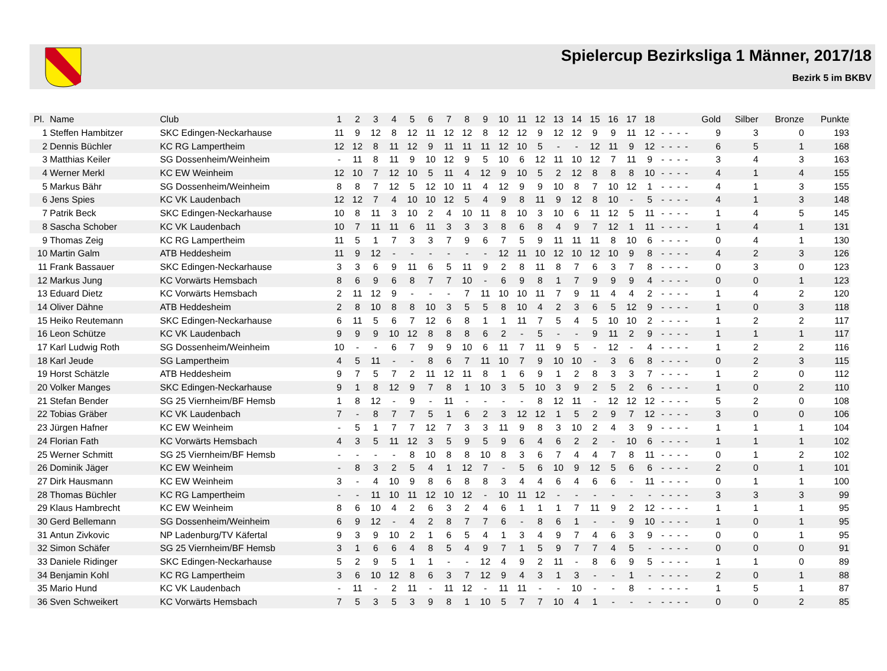Spielercup Bezirksliga 1 Männer, 2017/18
Bezirk 5 im BKBV
| Pl. | Name | Club | 1 | 2 | 3 | 4 | 5 | 6 | 7 | 8 | 9 | 10 | 11 | 12 | 13 | 14 | 15 | 16 | 17 | 18 | | | | | Gold | Silber | Bronze | Punkte |
| --- | --- | --- | --- | --- | --- | --- | --- | --- | --- | --- | --- | --- | --- | --- | --- | --- | --- | --- | --- | --- | --- | --- | --- | --- | --- | --- | --- | --- |
| 1 | Steffen Hambitzer | SKC Edingen-Neckarhause | 11 | 9 | 12 | 8 | 12 | 11 | 12 | 12 | 8 | 12 | 12 | 9 | 12 | 12 | 9 | 9 | 11 | 12 | - | - | - | - | 9 | 3 | 0 | 193 |
| 2 | Dennis Büchler | KC RG Lampertheim | 12 | 12 | 8 | 11 | 12 | 9 | 11 | 11 | 11 | 12 | 10 | 5 | - | - | 12 | 11 | 9 | 12 | - | - | - | - | 6 | 5 | 1 | 168 |
| 3 | Matthias Keiler | SG Dossenheim/Weinheim | - | 11 | 8 | 11 | 9 | 10 | 12 | 9 | 5 | 10 | 6 | 12 | 11 | 10 | 12 | 7 | 11 | 9 | - | - | - | - | 3 | 4 | 3 | 163 |
| 4 | Werner Merkl | KC EW Weinheim | 12 | 10 | 7 | 12 | 10 | 5 | 11 | 4 | 12 | 9 | 10 | 5 | 2 | 12 | 8 | 8 | 8 | 10 | - | - | - | - | 4 | 1 | 4 | 155 |
| 5 | Markus Bähr | SG Dossenheim/Weinheim | 8 | 8 | 7 | 12 | 5 | 12 | 10 | 11 | 4 | 12 | 9 | 9 | 10 | 8 | 7 | 10 | 12 | 1 | - | - | - | - | 4 | 1 | 3 | 155 |
| 6 | Jens Spies | KC VK Laudenbach | 12 | 12 | 7 | 4 | 10 | 10 | 12 | 5 | 4 | 9 | 8 | 11 | 9 | 12 | 8 | 10 | - | 5 | - | - | - | - | 4 | 1 | 3 | 148 |
| 7 | Patrik Beck | SKC Edingen-Neckarhause | 10 | 8 | 11 | 3 | 10 | 2 | 4 | 10 | 11 | 8 | 10 | 3 | 10 | 6 | 11 | 12 | 5 | 11 | - | - | - | - | 1 | 4 | 5 | 145 |
| 8 | Sascha Schober | KC VK Laudenbach | 10 | 7 | 11 | 11 | 6 | 11 | 3 | 3 | 3 | 8 | 6 | 8 | 4 | 9 | 7 | 12 | 1 | 11 | - | - | - | - | 1 | 4 | 1 | 131 |
| 9 | Thomas Zeig | KC RG Lampertheim | 11 | 5 | 1 | 7 | 3 | 3 | 7 | 9 | 6 | 7 | 5 | 9 | 11 | 11 | 11 | 8 | 10 | 6 | - | - | - | - | 0 | 4 | 1 | 130 |
| 10 | Martin Galm | ATB Heddesheim | 11 | 9 | 12 | - | - | - | - | - | - | 12 | 11 | 10 | 12 | 10 | 12 | 10 | 9 | 8 | - | - | - | - | 4 | 2 | 3 | 126 |
| 11 | Frank Bassauer | SKC Edingen-Neckarhause | 3 | 3 | 6 | 9 | 11 | 6 | 5 | 11 | 9 | 2 | 8 | 11 | 8 | 7 | 6 | 3 | 7 | 8 | - | - | - | - | 0 | 3 | 0 | 123 |
| 12 | Markus Jung | KC Vorwärts Hemsbach | 8 | 6 | 9 | 6 | 8 | 7 | 7 | 10 | - | 6 | 9 | 8 | 1 | 7 | 9 | 9 | 9 | 4 | - | - | - | - | 0 | 0 | 1 | 123 |
| 13 | Eduard Dietz | KC Vorwärts Hemsbach | 2 | 11 | 12 | 9 | - | - | - | 7 | 11 | 10 | 10 | 11 | 7 | 9 | 11 | 4 | 4 | 2 | - | - | - | - | 1 | 4 | 2 | 120 |
| 14 | Oliver Dähne | ATB Heddesheim | 2 | 8 | 10 | 8 | 8 | 10 | 3 | 5 | 5 | 8 | 10 | 4 | 2 | 3 | 6 | 5 | 12 | 9 | - | - | - | - | 1 | 0 | 3 | 118 |
| 15 | Heiko Reutemann | SKC Edingen-Neckarhause | 6 | 11 | 5 | 6 | 7 | 12 | 6 | 8 | 1 | 1 | 11 | 7 | 5 | 4 | 5 | 10 | 10 | 2 | - | - | - | - | 1 | 2 | 2 | 117 |
| 16 | Leon Schütze | KC VK Laudenbach | 9 | 9 | 9 | 10 | 12 | 8 | 8 | 8 | 6 | 2 | - | 5 | - | - | 9 | 11 | 2 | 9 | - | - | - | - | 1 | 1 | 1 | 117 |
| 17 | Karl Ludwig Roth | SG Dossenheim/Weinheim | 10 | - | - | 6 | 7 | 9 | 9 | 10 | 6 | 11 | 7 | 11 | 9 | 5 | - | 12 | - | 4 | - | - | - | - | 1 | 2 | 2 | 116 |
| 18 | Karl Jeude | SG Lampertheim | 4 | 5 | 11 | - | - | 8 | 6 | 7 | 11 | 10 | 7 | 9 | 10 | 10 | - | 3 | 6 | 8 | - | - | - | - | 0 | 2 | 3 | 115 |
| 19 | Horst Schätzle | ATB Heddesheim | 9 | 7 | 5 | 7 | 2 | 11 | 12 | 11 | 8 | 1 | 6 | 9 | 1 | 2 | 8 | 3 | 3 | 7 | - | - | - | - | 1 | 2 | 0 | 112 |
| 20 | Volker Manges | SKC Edingen-Neckarhause | 9 | 1 | 8 | 12 | 9 | 7 | 8 | 1 | 10 | 3 | 5 | 10 | 3 | 9 | 2 | 5 | 2 | 6 | - | - | - | - | 1 | 0 | 2 | 110 |
| 21 | Stefan Bender | SG 25 Viernheim/BF Hemsb | 1 | 8 | 12 | - | 9 | - | 11 | - | - | - | - | 8 | 12 | 11 | - | 12 | 12 | 12 | - | - | - | - | 5 | 2 | 0 | 108 |
| 22 | Tobias Gräber | KC VK Laudenbach | 7 | - | 8 | 7 | 7 | 5 | 1 | 6 | 2 | 3 | 12 | 12 | 1 | 5 | 2 | 9 | 7 | 12 | - | - | - | - | 3 | 0 | 0 | 106 |
| 23 | Jürgen Hafner | KC EW Weinheim | - | 5 | 1 | 7 | 7 | 12 | 7 | 3 | 3 | 11 | 9 | 8 | 3 | 10 | 2 | 4 | 3 | 9 | - | - | - | - | 1 | 1 | 1 | 104 |
| 24 | Florian Fath | KC Vorwärts Hemsbach | 4 | 3 | 5 | 11 | 12 | 3 | 5 | 9 | 5 | 9 | 6 | 4 | 6 | 2 | 2 | - | 10 | 6 | - | - | - | - | 1 | 1 | 1 | 102 |
| 25 | Werner Schmitt | SG 25 Viernheim/BF Hemsb | - | - | - | - | 8 | 10 | 8 | 8 | 10 | 8 | 3 | 6 | 7 | 4 | 4 | 7 | 8 | 11 | - | - | - | - | 0 | 1 | 2 | 102 |
| 26 | Dominik Jäger | KC EW Weinheim | - | 8 | 3 | 2 | 5 | 4 | 1 | 12 | 7 | - | 5 | 6 | 10 | 9 | 12 | 5 | 6 | 6 | - | - | - | - | 2 | 0 | 1 | 101 |
| 27 | Dirk Hausmann | KC EW Weinheim | 3 | - | 4 | 10 | 9 | 8 | 6 | 8 | 8 | 3 | 4 | 4 | 6 | 4 | 6 | 6 | - | 11 | - | - | - | - | 0 | 1 | 1 | 100 |
| 28 | Thomas Büchler | KC RG Lampertheim | - | - | 11 | 10 | 11 | 12 | 10 | 12 | - | 10 | 11 | 12 | - | - | - | - | - | - | - | - | - | - | 3 | 3 | 3 | 99 |
| 29 | Klaus Hambrecht | KC EW Weinheim | 8 | 6 | 10 | 4 | 2 | 6 | 3 | 2 | 4 | 6 | 1 | 1 | 1 | 7 | 11 | 9 | 2 | 12 | - | - | - | - | 1 | 1 | 1 | 95 |
| 30 | Gerd Bellemann | SG Dossenheim/Weinheim | 6 | 9 | 12 | - | 4 | 2 | 8 | 7 | 7 | 6 | - | 8 | 6 | 1 | - | - | 9 | 10 | - | - | - | - | 1 | 0 | 1 | 95 |
| 31 | Antun Zivkovic | NP Ladenburg/TV Käfertal | 9 | 3 | 9 | 10 | 2 | 1 | 6 | 5 | 4 | 1 | 3 | 4 | 9 | 7 | 4 | 6 | 3 | 9 | - | - | - | - | 0 | 0 | 1 | 95 |
| 32 | Simon Schäfer | SG 25 Viernheim/BF Hemsb | 3 | 1 | 6 | 6 | 4 | 8 | 5 | 4 | 9 | 7 | 1 | 5 | 9 | 7 | 7 | 4 | 5 | - | - | - | - | - | 0 | 0 | 0 | 91 |
| 33 | Daniele Ridinger | SKC Edingen-Neckarhause | 5 | 2 | 9 | 5 | 1 | 1 | - | - | 12 | 4 | 9 | 2 | 11 | - | 8 | 6 | 9 | 5 | - | - | - | - | 1 | 1 | 0 | 89 |
| 34 | Benjamin Kohl | KC RG Lampertheim | 3 | 6 | 10 | 12 | 8 | 6 | 3 | 7 | 12 | 9 | 4 | 3 | 1 | 3 | - | - | 1 | - | - | - | - | - | 2 | 0 | 1 | 88 |
| 35 | Mario Hund | KC VK Laudenbach | - | 11 | - | 2 | 11 | - | 11 | 12 | - | 11 | 11 | - | - | 10 | - | - | 8 | - | - | - | - | - | 1 | 5 | 1 | 87 |
| 36 | Sven Schweikert | KC Vorwärts Hemsbach | 7 | 5 | 3 | 5 | 3 | 9 | 8 | 1 | 10 | 5 | 7 | 7 | 10 | 4 | 1 | - | - | - | - | - | - | - | 0 | 0 | 2 | 85 |